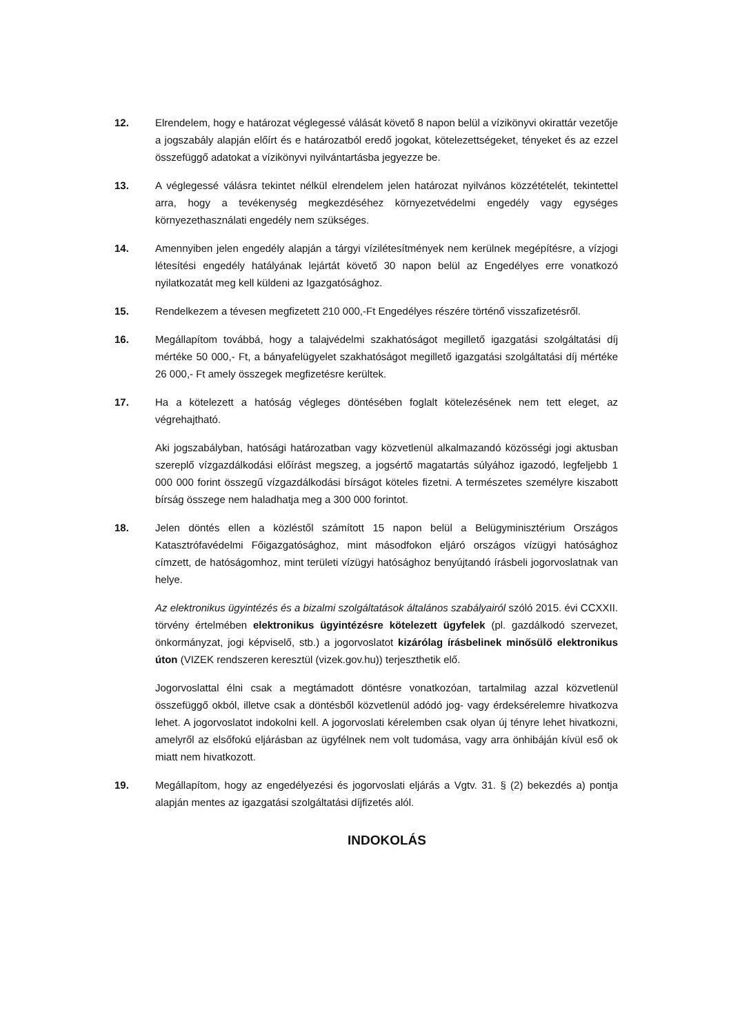12. Elrendelem, hogy e határozat véglegessé válását követő 8 napon belül a vízikönyvi okirattár vezetője a jogszabály alapján előírt és e határozatból eredő jogokat, kötelezettségeket, tényeket és az ezzel összefüggő adatokat a vízikönyvi nyilvántartásba jegyezze be.
13. A véglegessé válásra tekintet nélkül elrendelem jelen határozat nyilvános közzétételét, tekintettel arra, hogy a tevékenység megkezdéséhez környezetvédelmi engedély vagy egységes környezethasználati engedély nem szükséges.
14. Amennyiben jelen engedély alapján a tárgyi vízilétesítmények nem kerülnek megépítésre, a vízjogi létesítési engedély hatályának lejártát követő 30 napon belül az Engedélyes erre vonatkozó nyilatkozatát meg kell küldeni az Igazgatósághoz.
15. Rendelkezem a tévesen megfizetett 210 000,-Ft Engedélyes részére történő visszafizetésről.
16. Megállapítom továbbá, hogy a talajvédelmi szakhatóságot megillető igazgatási szolgáltatási díj mértéke 50 000,- Ft, a bányafelügyelet szakhatóságot megillető igazgatási szolgáltatási díj mértéke 26 000,- Ft amely összegek megfizetésre kerültek.
17. Ha a kötelezett a hatóság végleges döntésében foglalt kötelezésének nem tett eleget, az végrehajtható.
Aki jogszabályban, hatósági határozatban vagy közvetlenül alkalmazandó közösségi jogi aktusban szereplő vízgazdálkodási előírást megszeg, a jogsértő magatartás súlyához igazodó, legfeljebb 1 000 000 forint összegű vízgazdálkodási bírságot köteles fizetni. A természetes személyre kiszabott bírság összege nem haladhatja meg a 300 000 forintot.
18. Jelen döntés ellen a közléstől számított 15 napon belül a Belügyminisztérium Országos Katasztrófavédelmi Főigazgatósághoz, mint másodfokon eljáró országos vízügyi hatósághoz címzett, de hatóságomhoz, mint területi vízügyi hatósághoz benyújtandó írásbeli jogorvoslatnak van helye.
Az elektronikus ügyintézés és a bizalmi szolgáltatások általános szabályairól szóló 2015. évi CCXXII. törvény értelmében elektronikus ügyintézésre kötelezett ügyfelek (pl. gazdálkodó szervezet, önkormányzat, jogi képviselő, stb.) a jogorvoslatot kizárólag írásbelinek minősülő elektronikus úton (VIZEK rendszeren keresztül (vizek.gov.hu)) terjeszthetik elő.
Jogorvoslattal élni csak a megtámadott döntésre vonatkozóan, tartalmilag azzal közvetlenül összefüggő okból, illetve csak a döntésből közvetlenül adódó jog- vagy érdeksérelemre hivatkozva lehet. A jogorvoslatot indokolni kell. A jogorvoslati kérelemben csak olyan új tényre lehet hivatkozni, amelyről az elsőfokú eljárásban az ügyfélnek nem volt tudomása, vagy arra önhibáján kívül eső ok miatt nem hivatkozott.
19. Megállapítom, hogy az engedélyezési és jogorvoslati eljárás a Vgtv. 31. § (2) bekezdés a) pontja alapján mentes az igazgatási szolgáltatási díjfizetés alól.
INDOKOLÁS